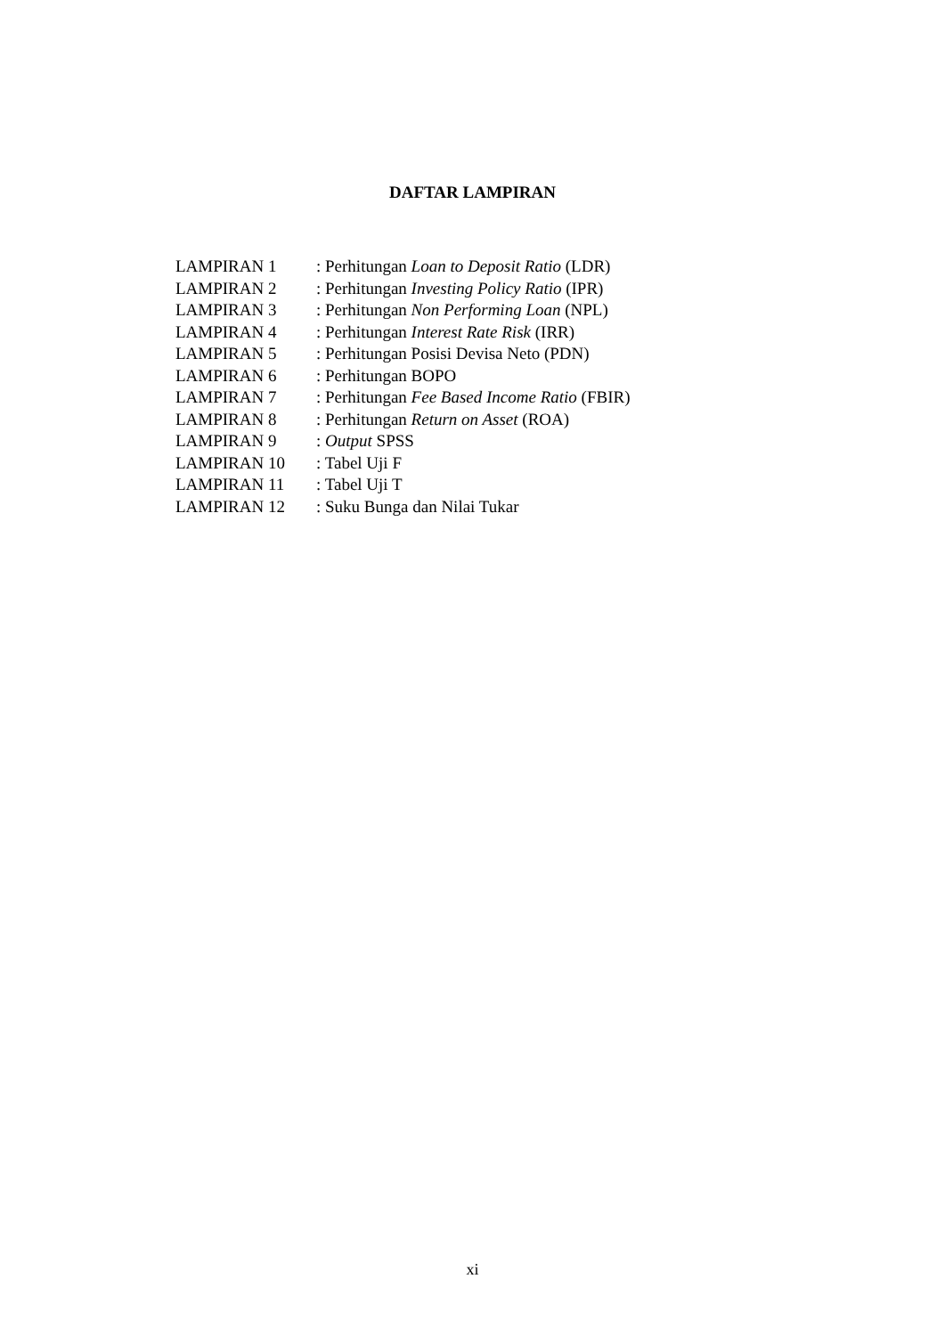DAFTAR LAMPIRAN
| LAMPIRAN 1 | : Perhitungan Loan to Deposit Ratio (LDR) |
| LAMPIRAN 2 | : Perhitungan Investing Policy Ratio (IPR) |
| LAMPIRAN 3 | : Perhitungan Non Performing Loan (NPL) |
| LAMPIRAN 4 | : Perhitungan Interest Rate Risk (IRR) |
| LAMPIRAN 5 | : Perhitungan Posisi Devisa Neto (PDN) |
| LAMPIRAN 6 | : Perhitungan BOPO |
| LAMPIRAN 7 | : Perhitungan Fee Based Income Ratio (FBIR) |
| LAMPIRAN 8 | : Perhitungan Return on Asset (ROA) |
| LAMPIRAN 9 | : Output SPSS |
| LAMPIRAN 10 | : Tabel Uji F |
| LAMPIRAN 11 | : Tabel Uji T |
| LAMPIRAN 12 | : Suku Bunga dan Nilai Tukar |
xi